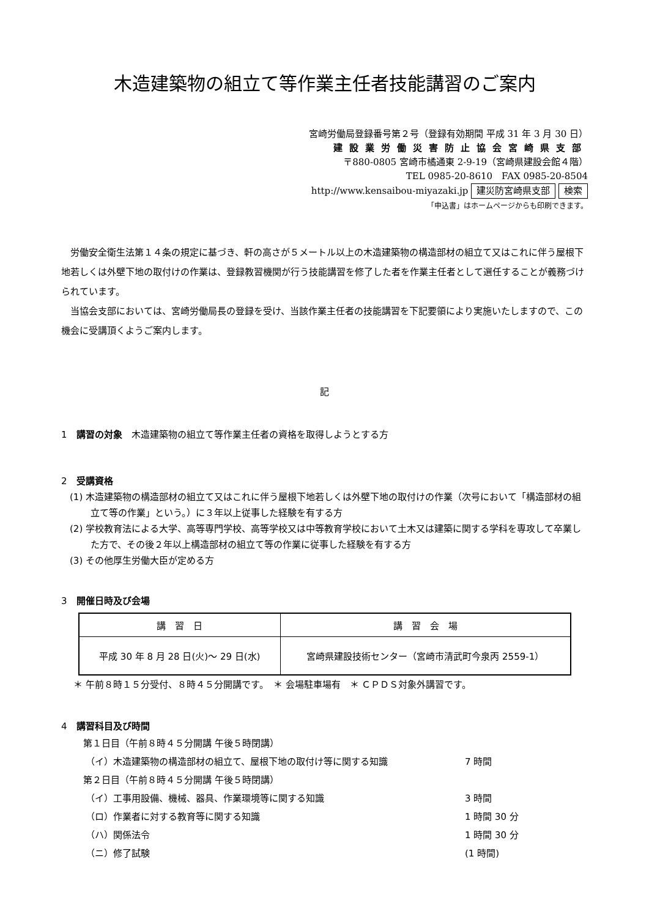木造建築物の組立て等作業主任者技能講習のご案内
宮崎労働局登録番号第２号（登録有効期間 平成 31 年 3 月 30 日）
建設業労働災害防止協会宮崎県支部
〒880-0805 宮崎市橘通東 2-9-19（宮崎県建設会館４階）
TEL 0985-20-8610　FAX 0985-20-8504
http://www.kensaibou-miyazaki.jp 建災防宮崎県支部 検索
「申込書」はホームページからも印刷できます。
労働安全衛生法第１４条の規定に基づき、軒の高さが５メートル以上の木造建築物の構造部材の組立て又はこれに伴う屋根下地若しくは外壁下地の取付けの作業は、登録教習機関が行う技能講習を修了した者を作業主任者として選任することが義務づけられています。
当協会支部においては、宮崎労働局長の登録を受け、当該作業主任者の技能講習を下記要領により実施いたしますので、この機会に受講頂くようご案内します。
記
1　講習の対象　木造建築物の組立て等作業主任者の資格を取得しようとする方
2　受講資格
(1) 木造建築物の構造部材の組立て又はこれに伴う屋根下地若しくは外壁下地の取付けの作業（次号において「構造部材の組立て等の作業」という。）に３年以上従事した経験を有する方
(2) 学校教育法による大学、高等専門学校、高等学校又は中等教育学校において土木又は建築に関する学科を専攻して卒業した方で、その後２年以上構造部材の組立て等の作業に従事した経験を有する方
(3) その他厚生労働大臣が定める方
3　開催日時及び会場
| 講 習 日 | 講 習 会 場 |
| --- | --- |
| 平成 30 年 8 月 28 日(火)～ 29 日(水) | 宮崎県建設技術センター（宮崎市清武町今泉丙 2559-1） |
＊ 午前８時１５分受付、８時４５分開講です。　＊ 会場駐車場有　＊ ＣＰＤＳ対象外講習です。
4　講習科目及び時間
第１日目（午前８時４５分開講 午後５時閉講）
（イ）木造建築物の構造部材の組立て、屋根下地の取付け等に関する知識 7 時間
第２日目（午前８時４５分開講 午後５時閉講）
（イ）工事用設備、機械、器具、作業環境等に関する知識 3 時間
（ロ）作業者に対する教育等に関する知識 1 時間 30 分
（ハ）関係法令 1 時間 30 分
（ニ）修了試験 (1 時間)